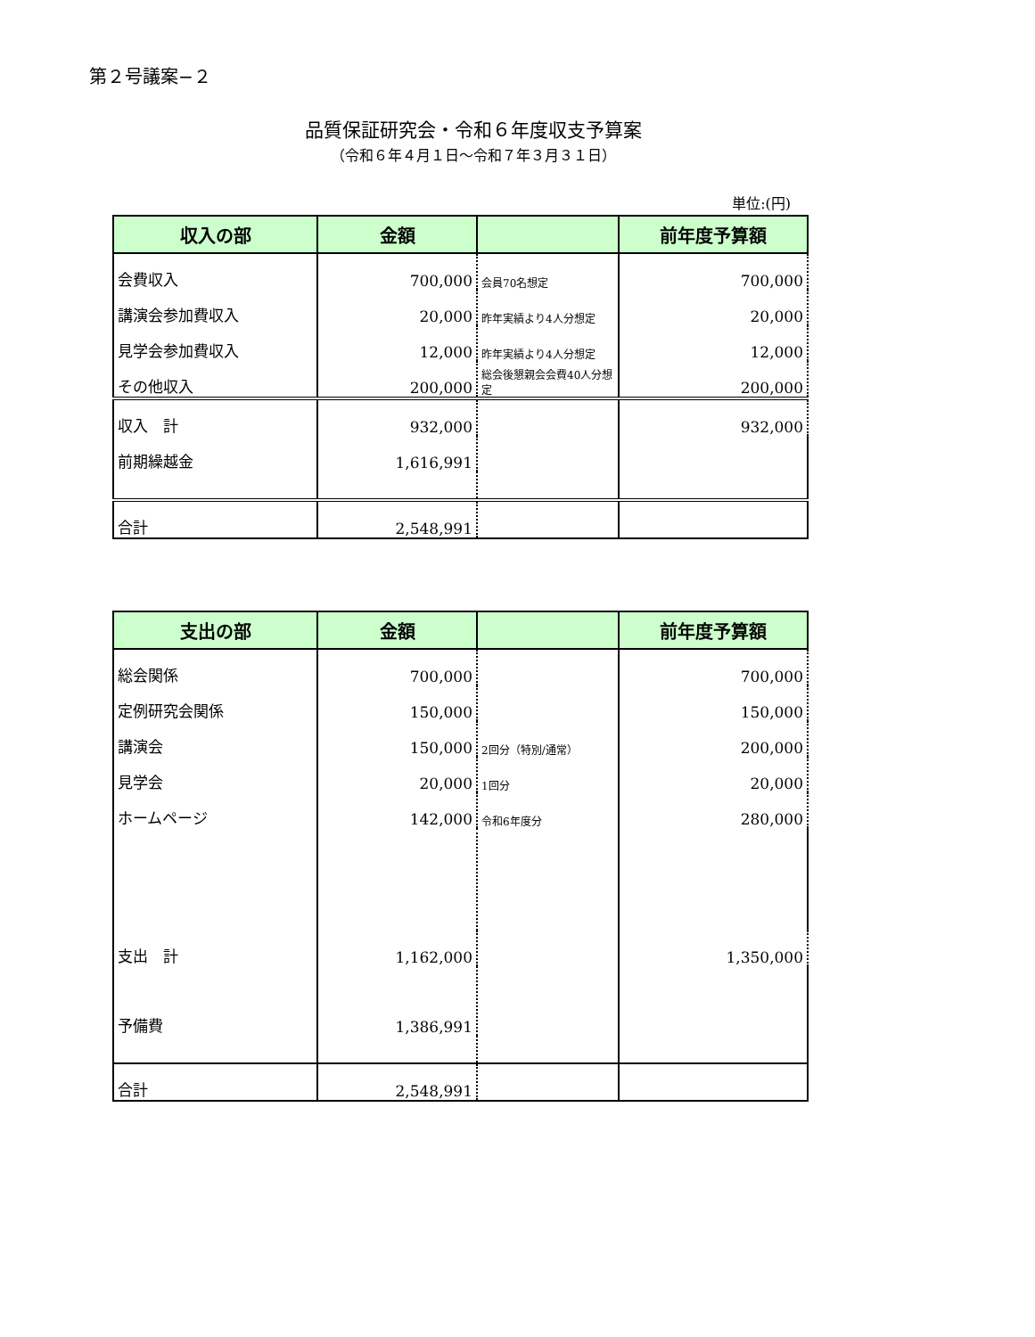第２号議案−２
品質保証研究会・令和６年度収支予算案
（令和６年４月１日〜令和７年３月３１日）
単位:(円)
| 収入の部 | 金額 | | 前年度予算額 |
| --- | --- | --- | --- |
| 会費収入 | 700,000 | 会員70名想定 | 700,000 |
| 講演会参加費収入 | 20,000 | 昨年実績より4人分想定 | 20,000 |
| 見学会参加費収入 | 12,000 | 昨年実績より4人分想定 | 12,000 |
| その他収入 | 200,000 | 総会後懇親会会費40人分想定 | 200,000 |
| 収入 計 | 932,000 | | 932,000 |
| 前期繰越金 | 1,616,991 | | |
| 合計 | 2,548,991 | | |
| 支出の部 | 金額 | | 前年度予算額 |
| --- | --- | --- | --- |
| 総会関係 | 700,000 | | 700,000 |
| 定例研究会関係 | 150,000 | | 150,000 |
| 講演会 | 150,000 | 2回分（特別/通常） | 200,000 |
| 見学会 | 20,000 | 1回分 | 20,000 |
| ホームページ | 142,000 | 令和6年度分 | 280,000 |
| 支出 計 | 1,162,000 | | 1,350,000 |
| 予備費 | 1,386,991 | | |
| 合計 | 2,548,991 | | |